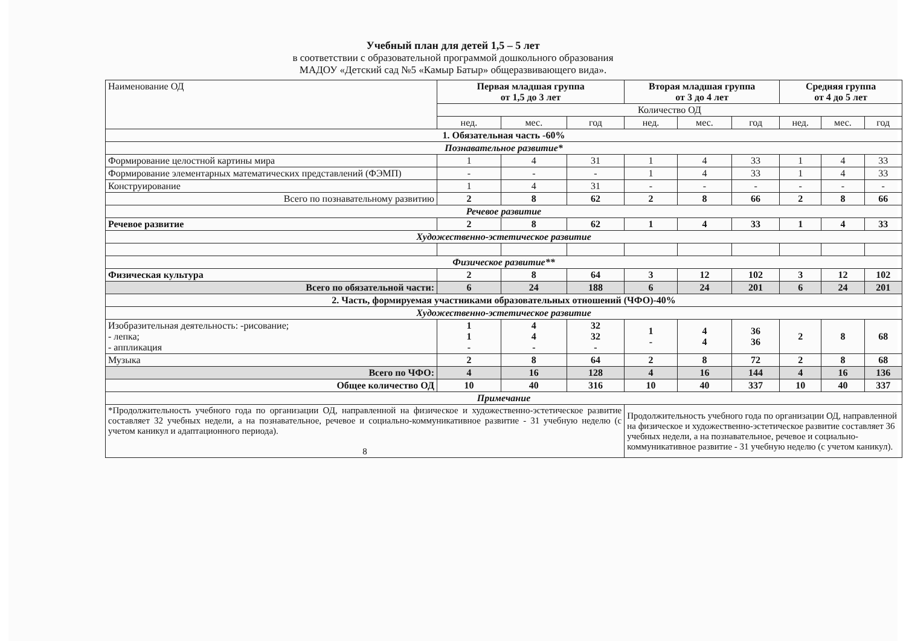Учебный план для детей 1,5 – 5 лет
в соответствии с образовательной программой дошкольного образования
МАДОУ «Детский сад №5 «Камыр Батыр» общеразвивающего вида».
| Наименование ОД | Первая младшая группа от 1,5 до 3 лет | | | Вторая младшая группа от 3 до 4 лет | | | Средняя группа от 4 до 5 лет | | |
| | Количество ОД | | | | | | | | |
| | нед. | мес. | год | нед. | мес. | год | нед. | мес. | год |
| 1. Обязательная часть -60% | | | | | | | | | |
| Познавательное развитие* | | | | | | | | | |
| Формирование целостной картины мира | 1 | 4 | 31 | 1 | 4 | 33 | 1 | 4 | 33 |
| Формирование элементарных математических представлений (ФЭМП) | - | - | - | 1 | 4 | 33 | 1 | 4 | 33 |
| Конструирование | 1 | 4 | 31 | - | - | - | - | - | - |
| Всего по познавательному развитию | 2 | 8 | 62 | 2 | 8 | 66 | 2 | 8 | 66 |
| Речевое развитие | | | | | | | | | |
| Речевое развитие | 2 | 8 | 62 | 1 | 4 | 33 | 1 | 4 | 33 |
| Художественно-эстетическое развитие | | | | | | | | | |
| Физическое развитие** | | | | | | | | | |
| Физическая культура | 2 | 8 | 64 | 3 | 12 | 102 | 3 | 12 | 102 |
| Всего по обязательной части: | 6 | 24 | 188 | 6 | 24 | 201 | 6 | 24 | 201 |
| 2. Часть, формируемая участниками образовательных отношений (ЧФО)-40% | | | | | | | | | |
| Художественно-эстетическое развитие | | | | | | | | | |
| Изобразительная деятельность: -рисование; - лепка; - аппликация | 1 1 - | 4 4 - | 32 32 - | 1 - | 4 4 | 36 36 | 2 | 8 | 68 |
| Музыка | 2 | 8 | 64 | 2 | 8 | 72 | 2 | 8 | 68 |
| Всего по ЧФО: | 4 | 16 | 128 | 4 | 16 | 144 | 4 | 16 | 136 |
| Общее количество ОД | 10 | 40 | 316 | 10 | 40 | 337 | 10 | 40 | 337 |
| Примечание | | | | | | | | | |
| *Продолжительность учебного года по организации ОД, направленной на физическое и художественно-эстетическое развитие составляет 32 учебных недели, а на познавательное, речевое и социально-коммуникативное развитие - 31 учебную неделю (с учетом каникул и адаптационного периода). 8 | | | | Продолжительность учебного года по организации ОД, направленной на физическое и художественно-эстетическое развитие составляет 36 учебных недели, а на познавательное, речевое и социально-коммуникативное развитие - 31 учебную неделю (с учетом каникул). | | | | | |